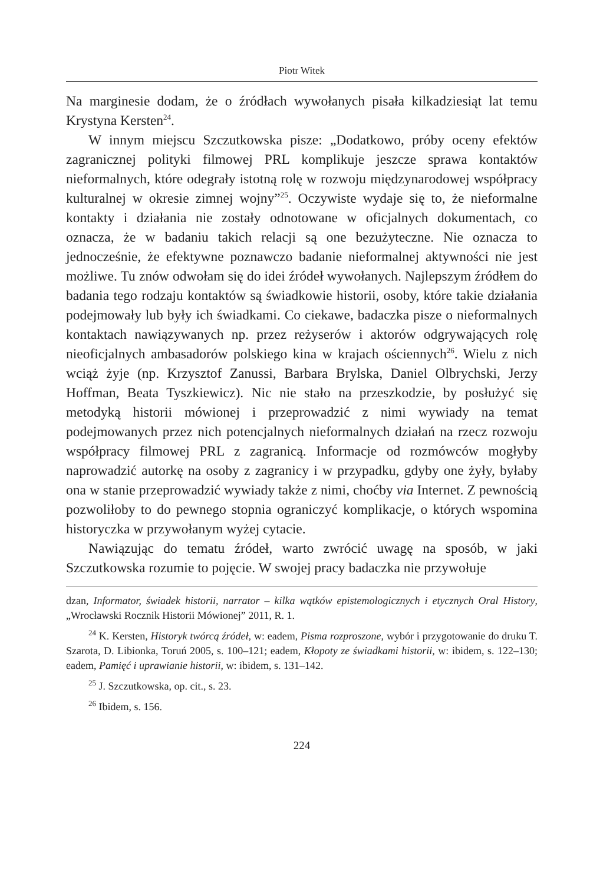Piotr Witek
Na marginesie dodam, że o źródłach wywołanych pisała kilkadziesiąt lat temu Krystyna Kersten<sup>24</sup>.
W innym miejscu Szczutkowska pisze: „Dodatkowo, próby oceny efektów zagranicznej polityki filmowej PRL komplikuje jeszcze sprawa kontaktów nieformalnych, które odegrały istotną rolę w rozwoju międzynarodowej współpracy kulturalnej w okresie zimnej wojny”<sup>25</sup>. Oczywiste wydaje się to, że nieformalne kontakty i działania nie zostały odnotowane w oficjalnych dokumentach, co oznacza, że w badaniu takich relacji są one bezużyteczne. Nie oznacza to jednocześnie, że efektywne poznawczo badanie nieformalnej aktywności nie jest możliwe. Tu znów odwołam się do idei źródeł wywołanych. Najlepszym źródłem do badania tego rodzaju kontaktów są świadkowie historii, osoby, które takie działania podejmowały lub były ich świadkami. Co ciekawe, badaczka pisze o nieformalnych kontaktach nawiązywanych np. przez reżyserów i aktorów odgrywających rolę nieoficjalnych ambasadorów polskiego kina w krajach ościennych<sup>26</sup>. Wielu z nich wciąż żyje (np. Krzysztof Zanussi, Barbara Brylska, Daniel Olbrychski, Jerzy Hoffman, Beata Tyszkiewicz). Nic nie stało na przeszkodzie, by posłużyć się metodyką historii mówionej i przeprowadzić z nimi wywiady na temat podejmowanych przez nich potencjalnych nieformalnych działań na rzecz rozwoju współpracy filmowej PRL z zagranicą. Informacje od rozmówców mogłyby naprowadzić autorkę na osoby z zagranicy i w przypadku, gdyby one żyły, byłaby ona w stanie przeprowadzić wywiady także z nimi, choćby via Internet. Z pewnością pozwoliłoby to do pewnego stopnia ograniczyć komplikacje, o których wspomina historyczka w przywołanym wyżej cytacie.
Nawiązując do tematu źródeł, warto zwrócić uwagę na sposób, w jaki Szczutkowska rozumie to pojęcie. W swojej pracy badaczka nie przywołuje
dzan, Informator, świadek historii, narrator – kilka wątków epistemologicznych i etycznych Oral History, „Wrocławski Rocznik Historii Mówionej” 2011, R. 1.
<sup>24</sup> K. Kersten, Historyk twórcą źródeł, w: eadem, Pisma rozproszone, wybór i przygotowanie do druku T. Szarota, D. Libionka, Toruń 2005, s. 100–121; eadem, Kłopoty ze świadkami historii, w: ibidem, s. 122–130; eadem, Pamięć i uprawianie historii, w: ibidem, s. 131–142.
<sup>25</sup> J. Szczutkowska, op. cit., s. 23.
<sup>26</sup> Ibidem, s. 156.
224